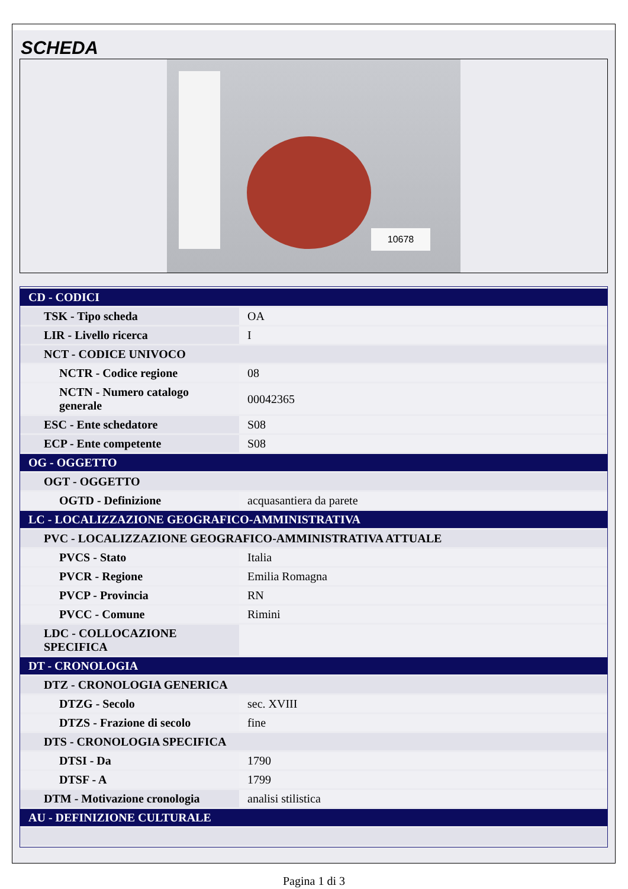SCHEDA
10678
| CD - CODICI | |
| TSK - Tipo scheda | OA |
| LIR - Livello ricerca | I |
| NCT - CODICE UNIVOCO | |
| NCTR - Codice regione | 08 |
| NCTN - Numero catalogo generale | 00042365 |
| ESC - Ente schedatore | S08 |
| ECP - Ente competente | S08 |
| OG - OGGETTO | |
| OGT - OGGETTO | |
| OGTD - Definizione | acquasantiera da parete |
| LC - LOCALIZZAZIONE GEOGRAFICO-AMMINISTRATIVA | |
| PVC - LOCALIZZAZIONE GEOGRAFICO-AMMINISTRATIVA ATTUALE | |
| PVCS - Stato | Italia |
| PVCR - Regione | Emilia Romagna |
| PVCP - Provincia | RN |
| PVCC - Comune | Rimini |
| LDC - COLLOCAZIONE SPECIFICA | |
| DT - CRONOLOGIA | |
| DTZ - CRONOLOGIA GENERICA | |
| DTZG - Secolo | sec. XVIII |
| DTZS - Frazione di secolo | fine |
| DTS - CRONOLOGIA SPECIFICA | |
| DTSI - Da | 1790 |
| DTSF - A | 1799 |
| DTM - Motivazione cronologia | analisi stilistica |
| AU - DEFINIZIONE CULTURALE | |
Pagina 1 di 3